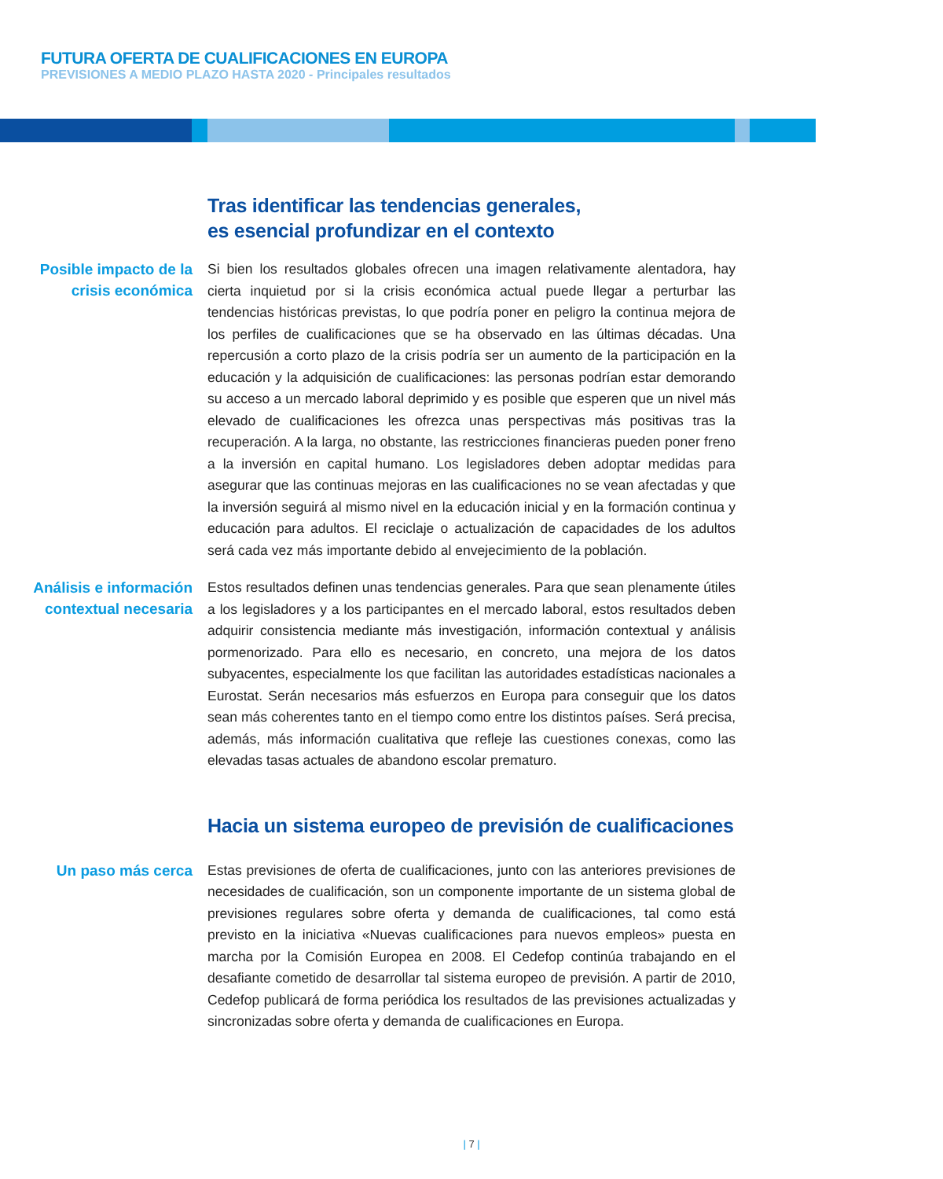FUTURA OFERTA DE CUALIFICACIONES EN EUROPA
PREVISIONES A MEDIO PLAZO HASTA 2020 - Principales resultados
Tras identificar las tendencias generales,
es esencial profundizar en el contexto
Posible impacto de la crisis económica
Si bien los resultados globales ofrecen una imagen relativamente alentadora, hay cierta inquietud por si la crisis económica actual puede llegar a perturbar las tendencias históricas previstas, lo que podría poner en peligro la continua mejora de los perfiles de cualificaciones que se ha observado en las últimas décadas. Una repercusión a corto plazo de la crisis podría ser un aumento de la participación en la educación y la adquisición de cualificaciones: las personas podrían estar demorando su acceso a un mercado laboral deprimido y es posible que esperen que un nivel más elevado de cualificaciones les ofrezca unas perspectivas más positivas tras la recuperación. A la larga, no obstante, las restricciones financieras pueden poner freno a la inversión en capital humano. Los legisladores deben adoptar medidas para asegurar que las continuas mejoras en las cualificaciones no se vean afectadas y que la inversión seguirá al mismo nivel en la educación inicial y en la formación continua y educación para adultos. El reciclaje o actualización de capacidades de los adultos será cada vez más importante debido al envejecimiento de la población.
Análisis e información contextual necesaria
Estos resultados definen unas tendencias generales. Para que sean plenamente útiles a los legisladores y a los participantes en el mercado laboral, estos resultados deben adquirir consistencia mediante más investigación, información contextual y análisis pormenorizado. Para ello es necesario, en concreto, una mejora de los datos subyacentes, especialmente los que facilitan las autoridades estadísticas nacionales a Eurostat. Serán necesarios más esfuerzos en Europa para conseguir que los datos sean más coherentes tanto en el tiempo como entre los distintos países. Será precisa, además, más información cualitativa que refleje las cuestiones conexas, como las elevadas tasas actuales de abandono escolar prematuro.
Hacia un sistema europeo de previsión de cualificaciones
Un paso más cerca
Estas previsiones de oferta de cualificaciones, junto con las anteriores previsiones de necesidades de cualificación, son un componente importante de un sistema global de previsiones regulares sobre oferta y demanda de cualificaciones, tal como está previsto en la iniciativa «Nuevas cualificaciones para nuevos empleos» puesta en marcha por la Comisión Europea en 2008. El Cedefop continúa trabajando en el desafiante cometido de desarrollar tal sistema europeo de previsión. A partir de 2010, Cedefop publicará de forma periódica los resultados de las previsiones actualizadas y sincronizadas sobre oferta y demanda de cualificaciones en Europa.
| 7 |